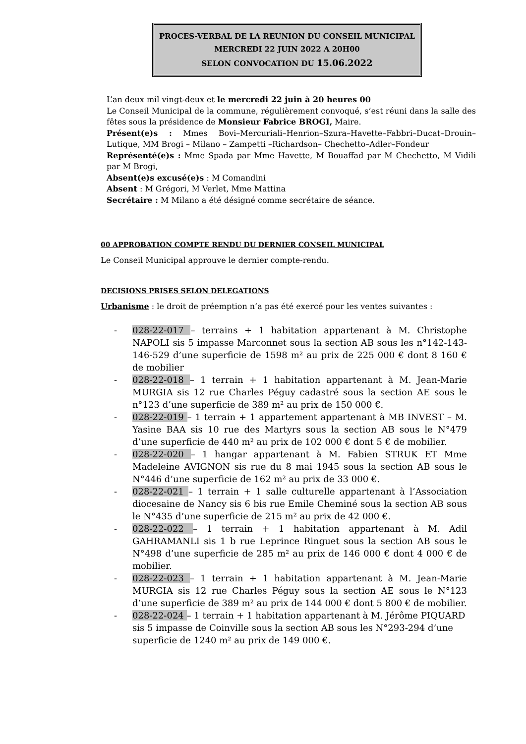PROCES-VERBAL DE LA REUNION DU CONSEIL MUNICIPAL
MERCREDI 22 JUIN 2022 A 20H00
SELON CONVOCATION DU 15.06.2022
L’an deux mil vingt-deux et le mercredi 22 juin à 20 heures 00
Le Conseil Municipal de la commune, régulièrement convoqué, s’est réuni dans la salle des fêtes sous la présidence de Monsieur Fabrice BROGI, Maire.
Présent(e)s : Mmes Bovi–Mercuriali–Henrion–Szura–Havette–Fabbri–Ducat–Drouin–Lutique, MM Brogi – Milano – Zampetti –Richardson– Chechetto–Adler–Fondeur
Représenté(e)s : Mme Spada par Mme Havette, M Bouaffad par M Chechetto, M Vidili par M Brogi,
Absent(e)s excusé(e)s : M Comandini
Absent : M Grégori, M Verlet, Mme Mattina
Secrétaire : M Milano a été désigné comme secrétaire de séance.
00 APPROBATION COMPTE RENDU DU DERNIER CONSEIL MUNICIPAL
Le Conseil Municipal approuve le dernier compte-rendu.
DECISIONS PRISES SELON DELEGATIONS
Urbanisme : le droit de préemption n’a pas été exercé pour les ventes suivantes :
- 028-22-017 – terrains + 1 habitation appartenant à M. Christophe NAPOLI sis 5 impasse Marconnet sous la section AB sous les n°142-143-146-529 d’une superficie de 1598 m² au prix de 225 000 € dont 8 160 € de mobilier
- 028-22-018 – 1 terrain + 1 habitation appartenant à M. Jean-Marie MURGIA sis 12 rue Charles Péguy cadastré sous la section AE sous le n°123 d’une superficie de 389 m² au prix de 150 000 €.
- 028-22-019 – 1 terrain + 1 appartement appartenant à MB INVEST – M. Yasine BAA sis 10 rue des Martyrs sous la section AB sous le N°479 d’une superficie de 440 m² au prix de 102 000 € dont 5 € de mobilier.
- 028-22-020 – 1 hangar appartenant à M. Fabien STRUK ET Mme Madeleine AVIGNON sis rue du 8 mai 1945 sous la section AB sous le N°446 d’une superficie de 162 m² au prix de 33 000 €.
- 028-22-021 – 1 terrain + 1 salle culturelle appartenant à l’Association diocesaine de Nancy sis 6 bis rue Emile Cheminé sous la section AB sous le N°435 d’une superficie de 215 m² au prix de 42 000 €.
- 028-22-022 – 1 terrain + 1 habitation appartenant à M. Adil GAHRAMANLI sis 1 b rue Leprince Ringuet sous la section AB sous le N°498 d’une superficie de 285 m² au prix de 146 000 € dont 4 000 € de mobilier.
- 028-22-023 – 1 terrain + 1 habitation appartenant à M. Jean-Marie MURGIA sis 12 rue Charles Péguy sous la section AE sous le N°123 d’une superficie de 389 m² au prix de 144 000 € dont 5 800 € de mobilier.
- 028-22-024 – 1 terrain + 1 habitation appartenant à M. Jérôme PIQUARD sis 5 impasse de Coinville sous la section AB sous les N°293-294 d’une superficie de 1240 m² au prix de 149 000 €.